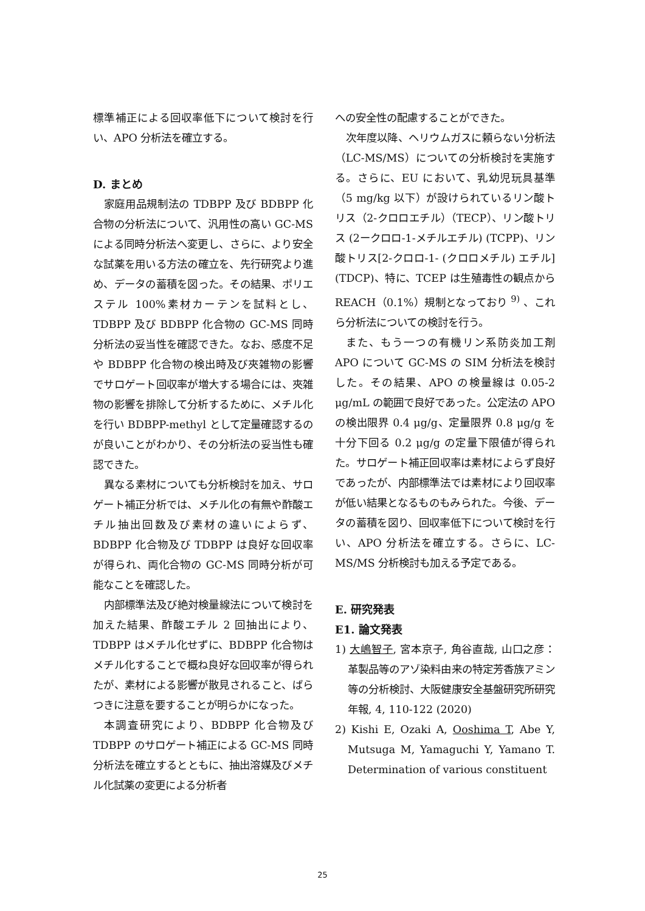標準補正による回収率低下について検討を行い、APO 分析法を確立する。
D. まとめ
家庭用品規制法の TDBPP 及び BDBPP 化合物の分析法について、汎用性の高い GC-MS による同時分析法へ変更し、さらに、より安全な試薬を用いる方法の確立を、先行研究より進め、データの蓄積を図った。その結果、ポリエステル 100%素材カーテンを試料とし、TDBPP 及び BDBPP 化合物の GC-MS 同時分析法の妥当性を確認できた。なお、感度不足や BDBPP 化合物の検出時及び夾雑物の影響でサロゲート回収率が増大する場合には、夾雑物の影響を排除して分析するために、メチル化を行い BDBPP-methyl として定量確認するのが良いことがわかり、その分析法の妥当性も確認できた。
異なる素材についても分析検討を加え、サロゲート補正分析では、メチル化の有無や酢酸エチル抽出回数及び素材の違いによらず、BDBPP 化合物及び TDBPP は良好な回収率が得られ、両化合物の GC-MS 同時分析が可能なことを確認した。
内部標準法及び絶対検量線法について検討を加えた結果、酢酸エチル 2 回抽出により、TDBPP はメチル化せずに、BDBPP 化合物はメチル化することで概ね良好な回収率が得られたが、素材による影響が散見されること、ばらつきに注意を要することが明らかになった。
本調査研究により、BDBPP 化合物及び TDBPP のサロゲート補正による GC-MS 同時分析法を確立するとともに、抽出溶媒及びメチル化試薬の変更による分析者
への安全性の配慮することができた。
次年度以降、ヘリウムガスに頼らない分析法（LC-MS/MS）についての分析検討を実施する。さらに、EU において、乳幼児玩具基準（5 mg/kg 以下）が設けられているリン酸トリス（2-クロロエチル）（TECP）、リン酸トリス (2ークロロ-1-メチルエチル) (TCPP)、リン酸トリス[2-クロロ-1- (クロロメチル) エチル] (TDCP)、特に、TCEP は生殖毒性の観点から REACH（0.1%）規制となっており <sup>9)</sup> 、これら分析法についての検討を行う。
また、もう一つの有機リン系防炎加工剤 APO について GC-MS の SIM 分析法を検討した。その結果、APO の検量線は 0.05-2 μg/mL の範囲で良好であった。公定法の APO の検出限界 0.4 μg/g、定量限界 0.8 μg/g を十分下回る 0.2 μg/g の定量下限値が得られた。サロゲート補正回収率は素材によらず良好であったが、内部標準法では素材により回収率が低い結果となるものもみられた。今後、データの蓄積を図り、回収率低下について検討を行い、APO 分析法を確立する。さらに、LC-MS/MS 分析検討も加える予定である。
E. 研究発表
E1. 論文発表
1) 大嶋智子, 宮本京子, 角谷直哉, 山口之彦：革製品等のアゾ染料由来の特定芳香族アミン等の分析検討、大阪健康安全基盤研究所研究年報, 4, 110-122 (2020)
2) Kishi E, Ozaki A, Ooshima T, Abe Y, Mutsuga M, Yamaguchi Y, Yamano T. Determination of various constituent
25